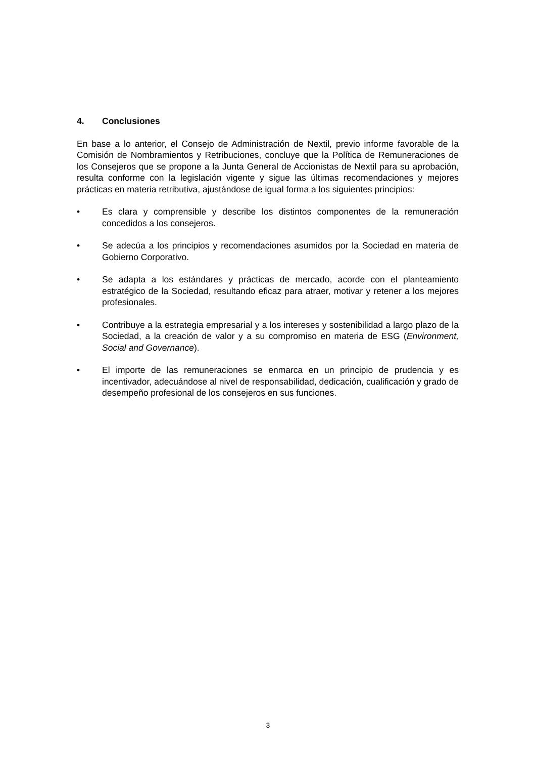4. Conclusiones
En base a lo anterior, el Consejo de Administración de Nextil, previo informe favorable de la Comisión de Nombramientos y Retribuciones, concluye que la Política de Remuneraciones de los Consejeros que se propone a la Junta General de Accionistas de Nextil para su aprobación, resulta conforme con la legislación vigente y sigue las últimas recomendaciones y mejores prácticas en materia retributiva, ajustándose de igual forma a los siguientes principios:
• Es clara y comprensible y describe los distintos componentes de la remuneración concedidos a los consejeros.
• Se adecúa a los principios y recomendaciones asumidos por la Sociedad en materia de Gobierno Corporativo.
• Se adapta a los estándares y prácticas de mercado, acorde con el planteamiento estratégico de la Sociedad, resultando eficaz para atraer, motivar y retener a los mejores profesionales.
• Contribuye a la estrategia empresarial y a los intereses y sostenibilidad a largo plazo de la Sociedad, a la creación de valor y a su compromiso en materia de ESG (Environment, Social and Governance).
• El importe de las remuneraciones se enmarca en un principio de prudencia y es incentivador, adecuándose al nivel de responsabilidad, dedicación, cualificación y grado de desempeño profesional de los consejeros en sus funciones.
3